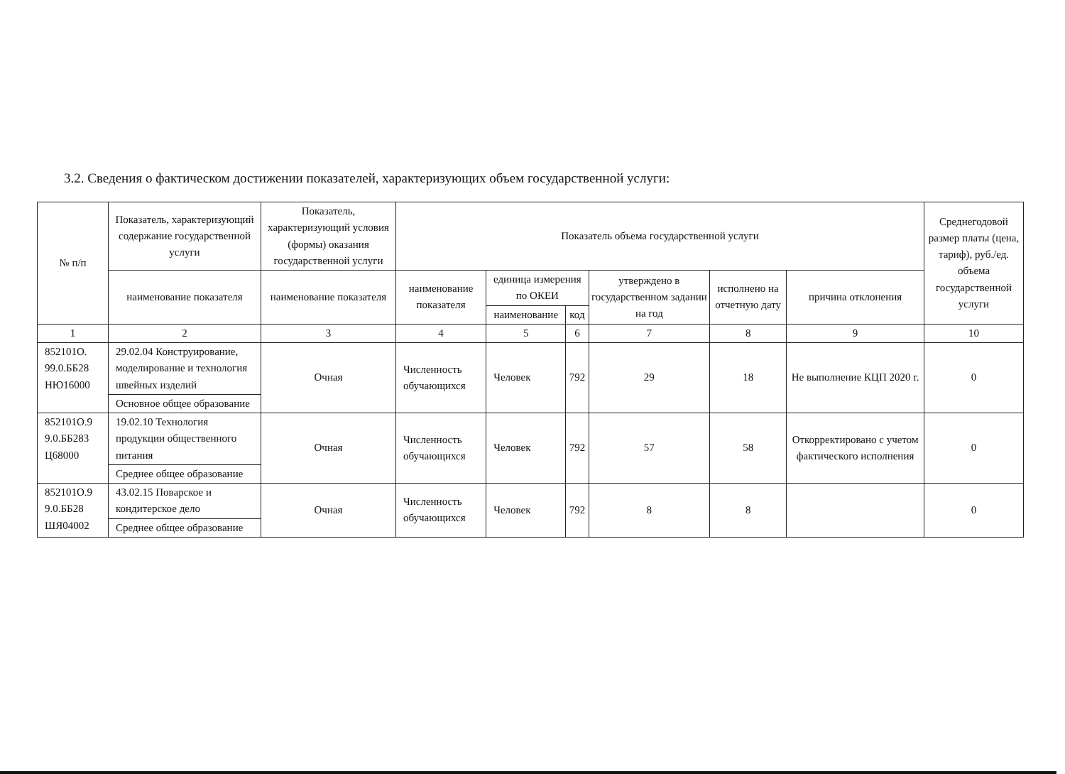3.2. Сведения о фактическом достижении показателей, характеризующих объем государственной услуги:
| № п/п | Показатель, характеризующий содержание государственной услуги | Показатель, характеризующий условия (формы) оказания государственной услуги | Показатель объема государственной услуги | | | | | | Среднегодовой размер платы (цена, тариф), руб./ед. объема государственной услуги |
| --- | --- | --- | --- | --- | --- | --- | --- | --- | --- |
| | наименование показателя | наименование показателя | наименование показателя | единица измерения по ОКЕИ | | утверждено в государственном задании на год | исполнено на отчетную дату | причина отклонения | |
| | | | | наименование | код | | | | |
| 1 | 2 | 3 | 4 | 5 | 6 | 7 | 8 | 9 | 10 |
| 852101О. 99.0.ББ28 НЮ16000 | 29.02.04 Конструирование, моделирование и технология швейных изделий | Очная | Численность обучающихся | Человек | 792 | 29 | 18 | Не выполнение КЦП 2020 г. | 0 |
| | Основное общее образование | | | | | | | | |
| 852101О.9 9.0.ББ283 Ц68000 | 19.02.10 Технология продукции общественного питания | Очная | Численность обучающихся | Человек | 792 | 57 | 58 | Откорректировано с учетом фактического исполнения | 0 |
| | Среднее общее образование | | | | | | | | |
| 852101О.9 9.0.ББ28 ШЯ04002 | 43.02.15 Поварское и кондитерское дело | Очная | Численность обучающихся | Человек | 792 | 8 | 8 | | 0 |
| | Среднее общее образование | | | | | | | | |